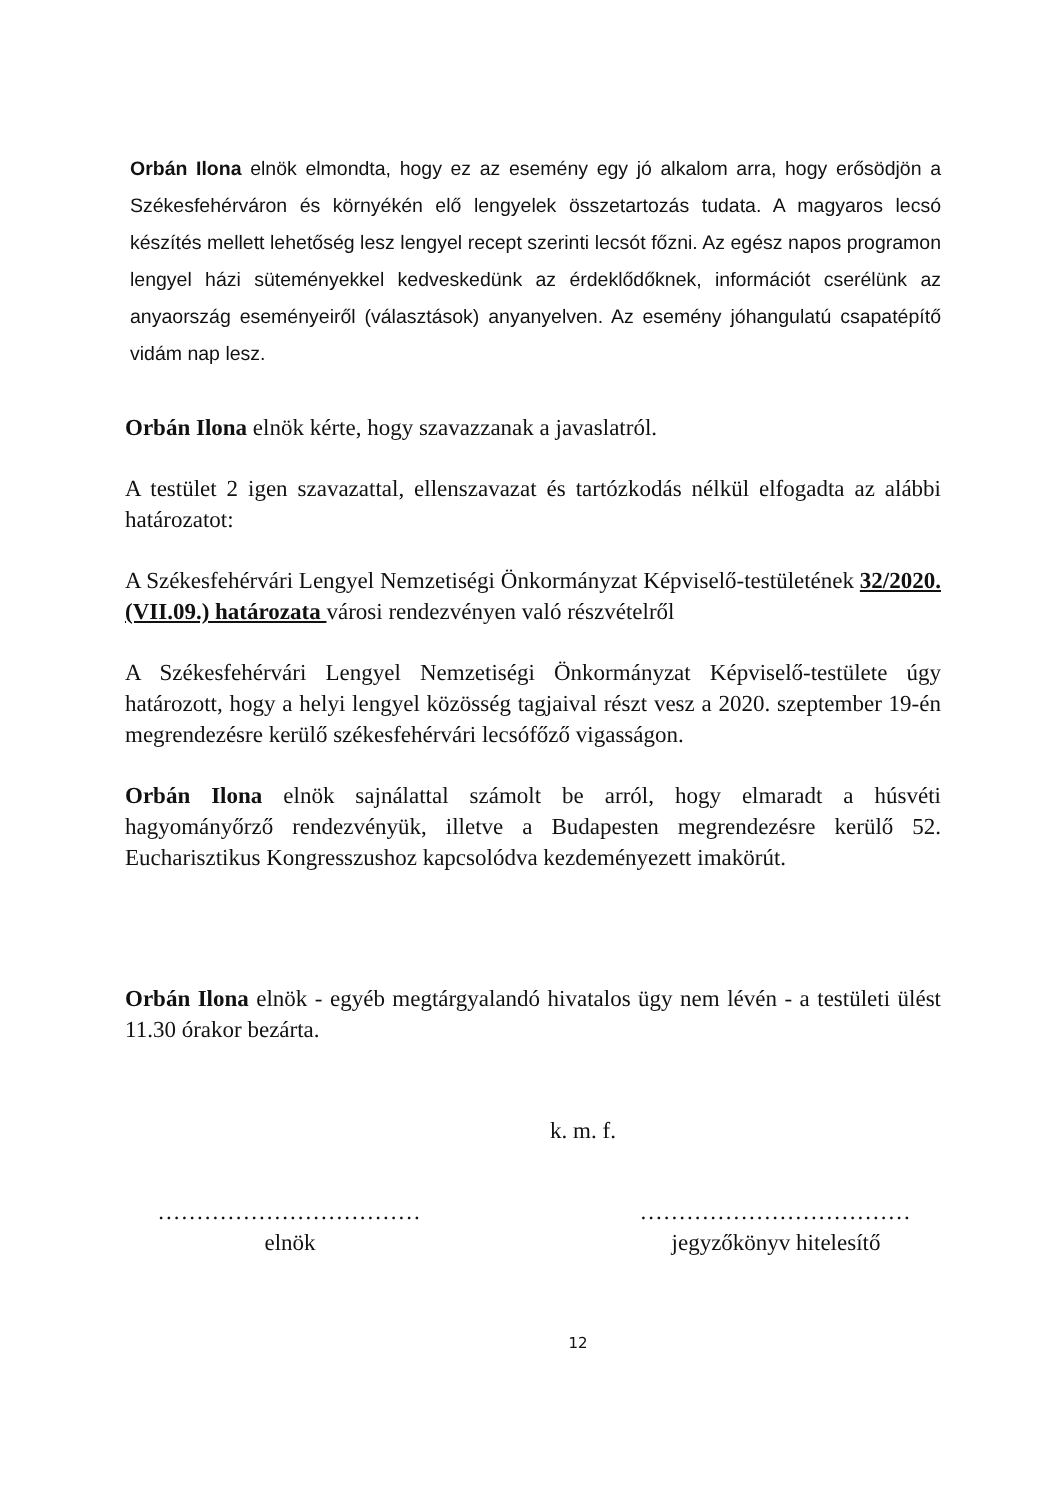Orbán Ilona elnök elmondta, hogy ez az esemény egy jó alkalom arra, hogy erősödjön a Székesfehérváron és környékén elő lengyelek összetartozás tudata. A magyaros lecsó készítés mellett lehetőség lesz lengyel recept szerinti lecsót főzni. Az egész napos programon lengyel házi süteményekkel kedveskedünk az érdeklődőknek, információt cserélünk az anyaország eseményeiről (választások) anyanyelven. Az esemény jóhangulatú csapatépítő vidám nap lesz.
Orbán Ilona elnök kérte, hogy szavazzanak a javaslatról.
A testület 2 igen szavazattal, ellenszavazat és tartózkodás nélkül elfogadta az alábbi határozatot:
A Székesfehérvári Lengyel Nemzetiségi Önkormányzat Képviselő-testületének 32/2020.(VII.09.) határozata városi rendezvényen való részvételről
A Székesfehérvári Lengyel Nemzetiségi Önkormányzat Képviselő-testülete úgy határozott, hogy a helyi lengyel közösség tagjaival részt vesz a 2020. szeptember 19-én megrendezésre kerülő székesfehérvári lecsófőző vigasságon.
Orbán Ilona elnök sajnálattal számolt be arról, hogy elmaradt a húsvéti hagyományőrző rendezvényük, illetve a Budapesten megrendezésre kerülő 52. Eucharisztikus Kongresszushoz kapcsolódva kezdeményezett imakörút.
Orbán Ilona elnök - egyéb megtárgyalandó hivatalos ügy nem lévén - a testületi ülést 11.30 órakor bezárta.
k. m. f.
..................................
elnök
...................................
jegyzőkönyv hitelesítő
12